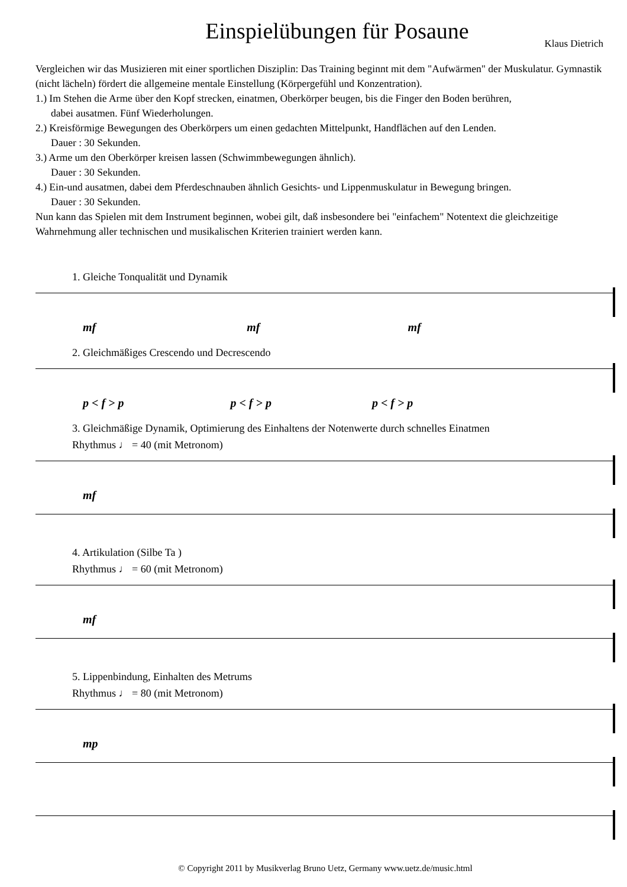Einspielübungen für Posaune
Klaus Dietrich
Vergleichen wir das Musizieren mit einer sportlichen Disziplin: Das Training beginnt mit dem "Aufwärmen" der Muskulatur. Gymnastik (nicht lächeln) fördert die allgemeine mentale Einstellung (Körpergefühl und Konzentration).
1.) Im Stehen die Arme über den Kopf strecken, einatmen, Oberkörper beugen, bis die Finger den Boden berühren,
dabei ausatmen. Fünf Wiederholungen.
2.) Kreisförmige Bewegungen des Oberkörpers um einen gedachten Mittelpunkt, Handflächen auf den Lenden.
Dauer : 30 Sekunden.
3.) Arme um den Oberkörper kreisen lassen (Schwimmbewegungen ähnlich).
Dauer : 30 Sekunden.
4.) Ein-und ausatmen, dabei dem Pferdeschnauben ähnlich Gesichts- und Lippenmuskulatur in Bewegung bringen.
Dauer : 30 Sekunden.
Nun kann das Spielen mit dem Instrument beginnen, wobei gilt, daß insbesondere bei "einfachem" Notentext die gleichzeitige Wahrnehmung aller technischen und musikalischen Kriterien trainiert werden kann.
1. Gleiche Tonqualität und Dynamik
mf mf mf
2. Gleichmäßiges Crescendo und Decrescendo
p < f > p p < f > p p < f > p
3. Gleichmäßige Dynamik, Optimierung des Einhaltens der Notenwerte durch schnelles Einatmen
Rhythmus ♩ = 40 (mit Metronom)
mf
4. Artikulation (Silbe Ta )
Rhythmus ♩ = 60 (mit Metronom)
mf
5. Lippenbindung, Einhalten des Metrums
Rhythmus ♩ = 80 (mit Metronom)
mp
© Copyright 2011 by Musikverlag Bruno Uetz, Germany www.uetz.de/music.html